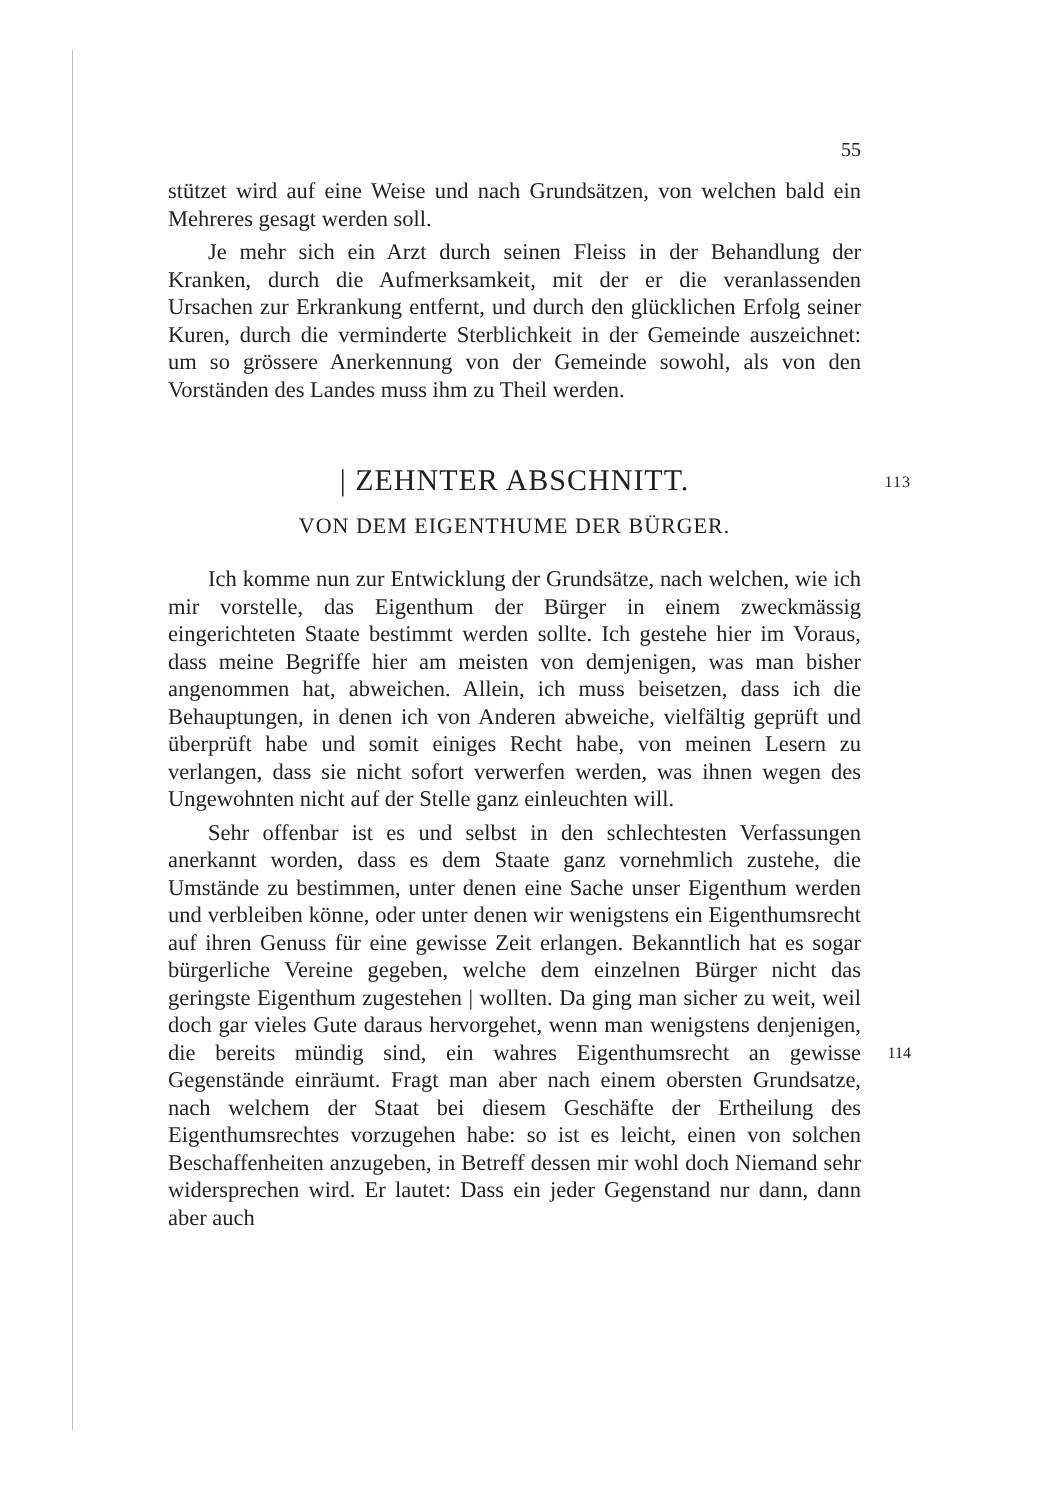55
stützet wird auf eine Weise und nach Grundsätzen, von welchen bald ein Mehreres gesagt werden soll.
Je mehr sich ein Arzt durch seinen Fleiss in der Behandlung der Kranken, durch die Aufmerksamkeit, mit der er die veranlassenden Ursachen zur Erkrankung entfernt, und durch den glücklichen Erfolg seiner Kuren, durch die verminderte Sterblichkeit in der Gemeinde auszeichnet: um so grössere Anerkennung von der Gemeinde sowohl, als von den Vorständen des Landes muss ihm zu Theil werden.
| ZEHNTER ABSCHNITT. 113
VON DEM EIGENTHUME DER BÜRGER.
Ich komme nun zur Entwicklung der Grundsätze, nach welchen, wie ich mir vorstelle, das Eigenthum der Bürger in einem zweckmässig eingerichteten Staate bestimmt werden sollte. Ich gestehe hier im Voraus, dass meine Begriffe hier am meisten von demjenigen, was man bisher angenommen hat, abweichen. Allein, ich muss beisetzen, dass ich die Behauptungen, in denen ich von Anderen abweiche, vielfältig geprüft und überprüft habe und somit einiges Recht habe, von meinen Lesern zu verlangen, dass sie nicht sofort verwerfen werden, was ihnen wegen des Ungewohnten nicht auf der Stelle ganz einleuchten will.
Sehr offenbar ist es und selbst in den schlechtesten Verfassungen anerkannt worden, dass es dem Staate ganz vornehmlich zustehe, die Umstände zu bestimmen, unter denen eine Sache unser Eigenthum werden und verbleiben könne, oder unter denen wir wenigstens ein Eigenthumsrecht auf ihren Genuss für eine gewisse Zeit erlangen. Bekanntlich hat es sogar bürgerliche Vereine gegeben, welche dem einzelnen Bürger nicht das geringste Eigenthum zugestehen | wollten.
114
Da ging man sicher zu weit, weil doch gar vieles Gute daraus hervorgehet, wenn man wenigstens denjenigen, die bereits mündig sind, ein wahres Eigenthumsrecht an gewisse Gegenstände einräumt. Fragt man aber nach einem obersten Grundsatze, nach welchem der Staat bei diesem Geschäfte der Ertheilung des Eigenthumsrechtes vorzugehen habe: so ist es leicht, einen von solchen Beschaffenheiten anzugeben, in Betreff dessen mir wohl doch Niemand sehr widersprechen wird. Er lautet: Dass ein jeder Gegenstand nur dann, dann aber auch